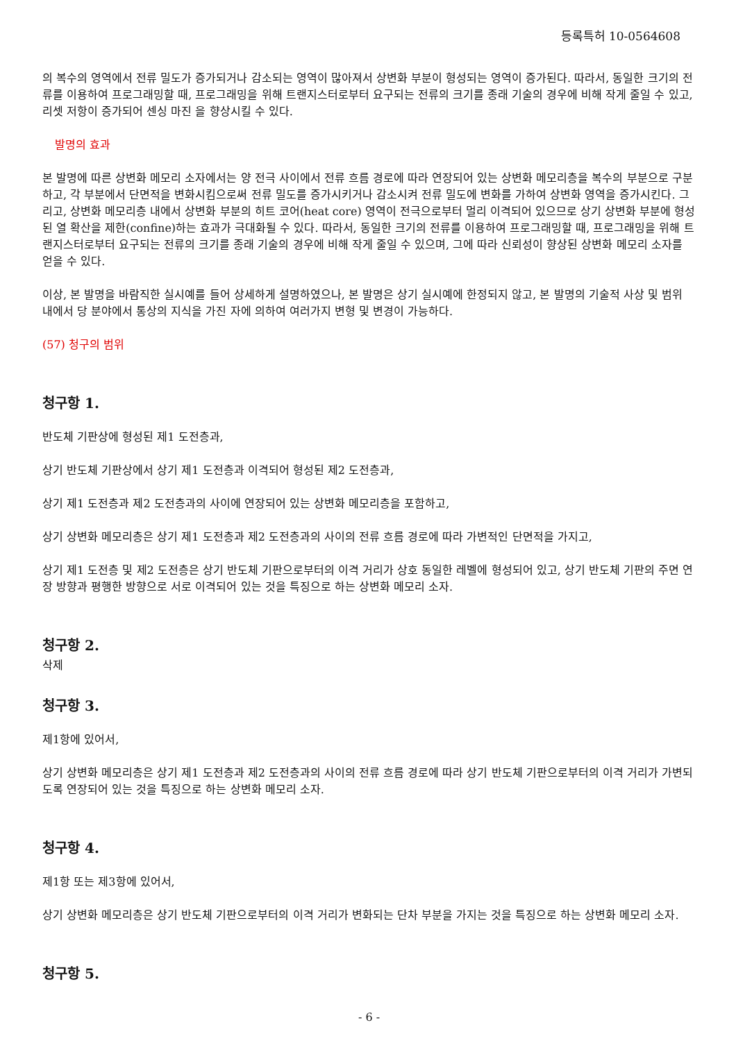등록특허 10-0564608
의 복수의 영역에서 전류 밀도가 증가되거나 감소되는 영역이 많아져서 상변화 부분이 형성되는 영역이 증가된다. 따라서, 동일한 크기의 전류를 이용하여 프로그래밍할 때, 프로그래밍을 위해 트랜지스터로부터 요구되는 전류의 크기를 종래 기술의 경우에 비해 작게 줄일 수 있고, 리셋 저항이 증가되어 센싱 마진 을 향상시킬 수 있다.
발명의 효과
본 발명에 따른 상변화 메모리 소자에서는 양 전극 사이에서 전류 흐름 경로에 따라 연장되어 있는 상변화 메모리층을 복수의 부분으로 구분하고, 각 부분에서 단면적을 변화시킴으로써 전류 밀도를 증가시키거나 감소시켜 전류 밀도에 변화를 가하여 상변화 영역을 증가시킨다. 그리고, 상변화 메모리층 내에서 상변화 부분의 히트 코어(heat core) 영역이 전극으로부터 멀리 이격되어 있으므로 상기 상변화 부분에 형성된 열 확산을 제한(confine)하는 효과가 극대화될 수 있다. 따라서, 동일한 크기의 전류를 이용하여 프로그래밍할 때, 프로그래밍을 위해 트랜지스터로부터 요구되는 전류의 크기를 종래 기술의 경우에 비해 작게 줄일 수 있으며, 그에 따라 신뢰성이 향상된 상변화 메모리 소자를 얻을 수 있다.
이상, 본 발명을 바람직한 실시예를 들어 상세하게 설명하였으나, 본 발명은 상기 실시예에 한정되지 않고, 본 발명의 기술적 사상 및 범위 내에서 당 분야에서 통상의 지식을 가진 자에 의하여 여러가지 변형 및 변경이 가능하다.
(57) 청구의 범위
청구항 1.
반도체 기판상에 형성된 제1 도전층과,
상기 반도체 기판상에서 상기 제1 도전층과 이격되어 형성된 제2 도전층과,
상기 제1 도전층과 제2 도전층과의 사이에 연장되어 있는 상변화 메모리층을 포함하고,
상기 상변화 메모리층은 상기 제1 도전층과 제2 도전층과의 사이의 전류 흐름 경로에 따라 가변적인 단면적을 가지고,
상기 제1 도전층 및 제2 도전층은 상기 반도체 기판으로부터의 이격 거리가 상호 동일한 레벨에 형성되어 있고, 상기 반도체 기판의 주면 연장 방향과 평행한 방향으로 서로 이격되어 있는 것을 특징으로 하는 상변화 메모리 소자.
청구항 2.
삭제
청구항 3.
제1항에 있어서,
상기 상변화 메모리층은 상기 제1 도전층과 제2 도전층과의 사이의 전류 흐름 경로에 따라 상기 반도체 기판으로부터의 이격 거리가 가변되도록 연장되어 있는 것을 특징으로 하는 상변화 메모리 소자.
청구항 4.
제1항 또는 제3항에 있어서,
상기 상변화 메모리층은 상기 반도체 기판으로부터의 이격 거리가 변화되는 단차 부분을 가지는 것을 특징으로 하는 상변화 메모리 소자.
청구항 5.
- 6 -